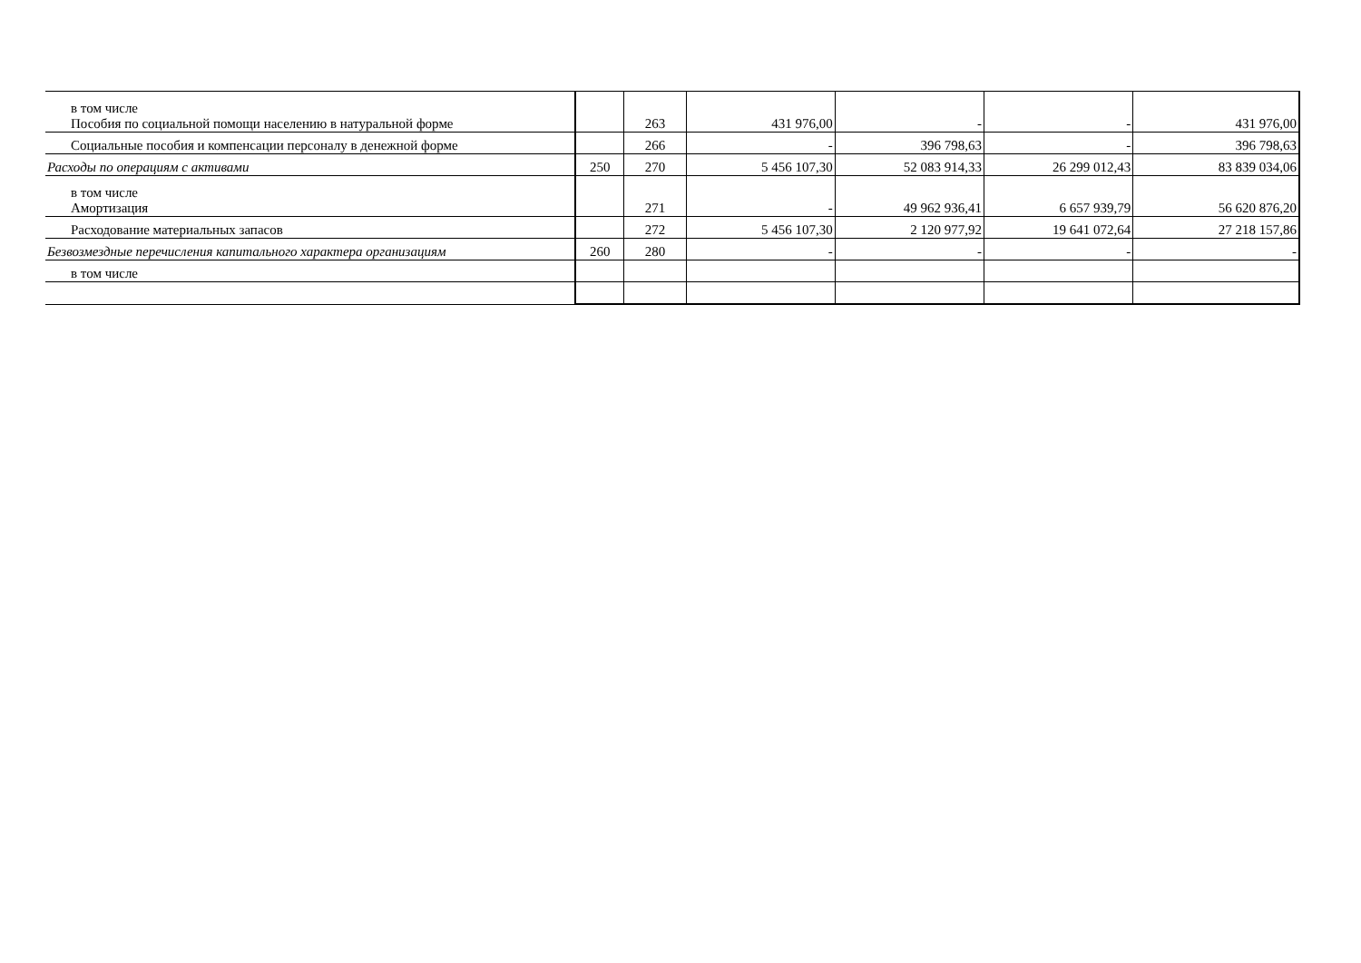| в том числе Пособия по социальной помощи населению в натуральной форме | | 263 | 431 976,00 | - | - | 431 976,00 |
| Социальные пособия и компенсации персоналу в денежной форме | | 266 | - | 396 798,63 | - | 396 798,63 |
| Расходы по операциям с активами | 250 | 270 | 5 456 107,30 | 52 083 914,33 | 26 299 012,43 | 83 839 034,06 |
| в том числе Амортизация | | 271 | - | 49 962 936,41 | 6 657 939,79 | 56 620 876,20 |
| Расходование материальных запасов | | 272 | 5 456 107,30 | 2 120 977,92 | 19 641 072,64 | 27 218 157,86 |
| Безвозмездные перечисления капитального характера организациям | 260 | 280 | - | - | - | - |
| в том числе | | | | | | |